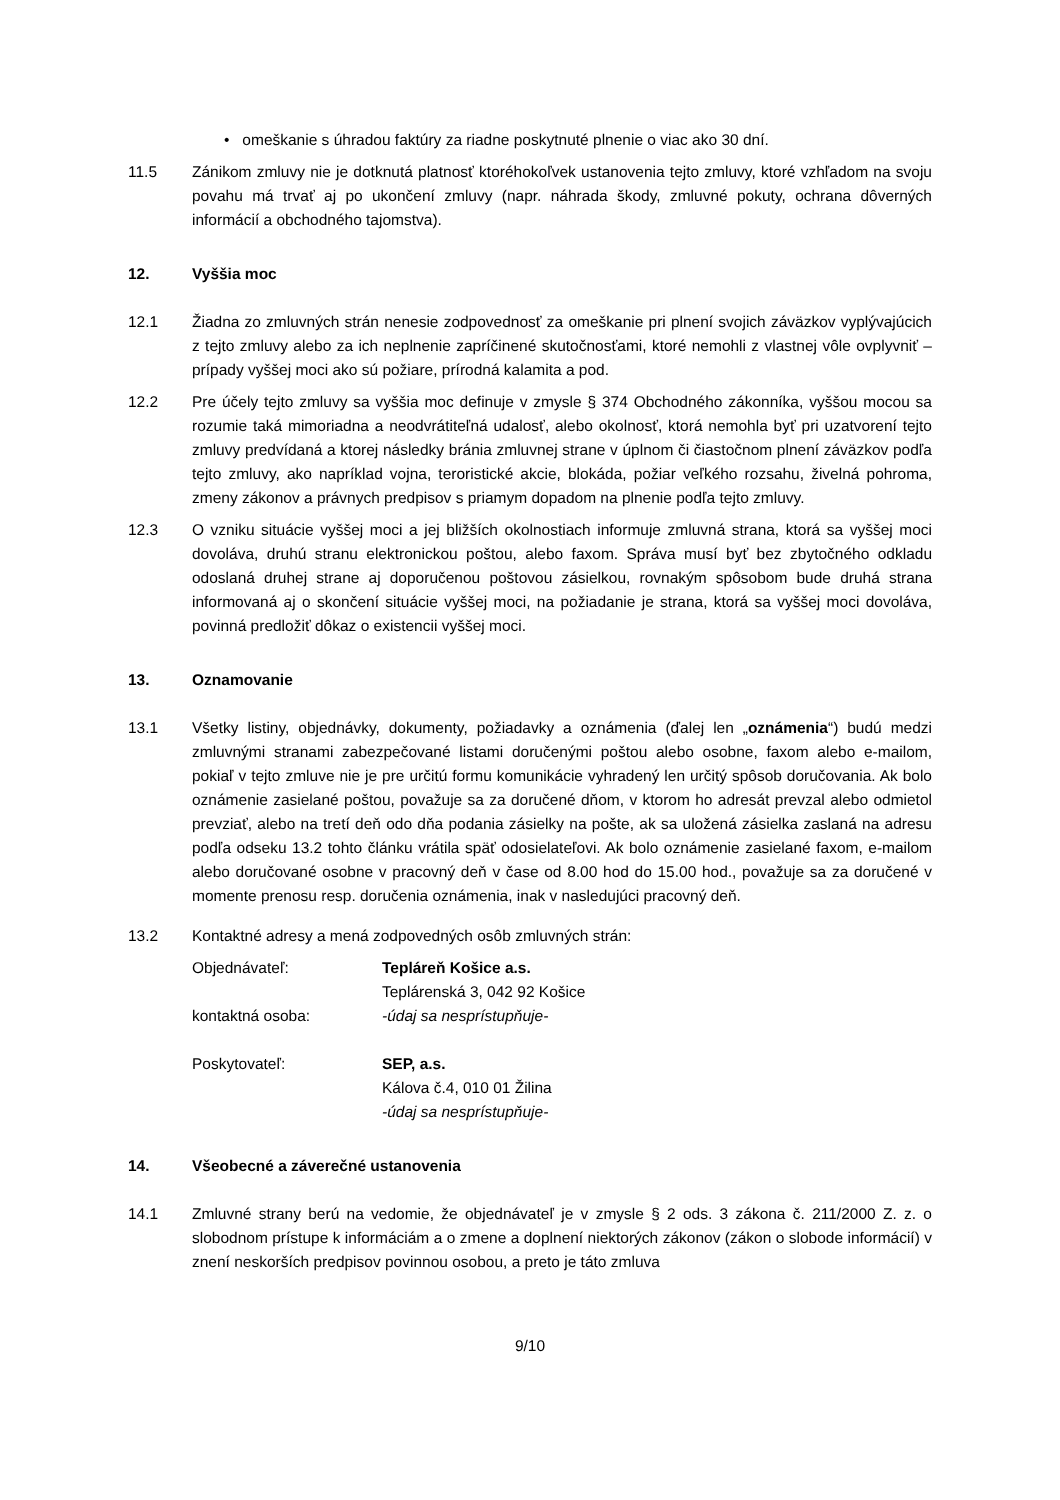• omeškanie s úhradou faktúry za riadne poskytnuté plnenie o viac ako 30 dní.
11.5 Zánikom zmluvy nie je dotknutá platnosť ktoréhokoľvek ustanovenia tejto zmluvy, ktoré vzhľadom na svoju povahu má trvať aj po ukončení zmluvy (napr. náhrada škody, zmluvné pokuty, ochrana dôverných informácií a obchodného tajomstva).
12. Vyššia moc
12.1 Žiadna zo zmluvných strán nenesie zodpovednosť za omeškanie pri plnení svojich záväzkov vyplývajúcich z tejto zmluvy alebo za ich neplnenie zapríčinené skutočnosťami, ktoré nemohli z vlastnej vôle ovplyvniť – prípady vyššej moci ako sú požiare, prírodná kalamita a pod.
12.2 Pre účely tejto zmluvy sa vyššia moc definuje v zmysle § 374 Obchodného zákonníka, vyššou mocou sa rozumie taká mimoriadna a neodvrátiteľná udalosť, alebo okolnosť, ktorá nemohla byť pri uzatvorení tejto zmluvy predvídaná a ktorej následky bránia zmluvnej strane v úplnom či čiastočnom plnení záväzkov podľa tejto zmluvy, ako napríklad vojna, teroristické akcie, blokáda, požiar veľkého rozsahu, živelná pohroma, zmeny zákonov a právnych predpisov s priamym dopadom na plnenie podľa tejto zmluvy.
12.3 O vzniku situácie vyššej moci a jej bližších okolnostiach informuje zmluvná strana, ktorá sa vyššej moci dovoláva, druhú stranu elektronickou poštou, alebo faxom. Správa musí byť bez zbytočného odkladu odoslaná druhej strane aj doporučenou poštovou zásielkou, rovnakým spôsobom bude druhá strana informovaná aj o skončení situácie vyššej moci, na požiadanie je strana, ktorá sa vyššej moci dovoláva, povinná predložiť dôkaz o existencii vyššej moci.
13. Oznamovanie
13.1 Všetky listiny, objednávky, dokumenty, požiadavky a oznámenia (ďalej len „oznámenia“) budú medzi zmluvnými stranami zabezpečované listami doručenými poštou alebo osobne, faxom alebo e-mailom, pokiaľ v tejto zmluve nie je pre určitú formu komunikácie vyhradený len určitý spôsob doručovania. Ak bolo oznámenie zasielané poštou, považuje sa za doručené dňom, v ktorom ho adresát prevzal alebo odmietol prevziať, alebo na tretí deň odo dňa podania zásielky na pošte, ak sa uložená zásielka zaslaná na adresu podľa odseku 13.2 tohto článku vrátila späť odosielateľovi. Ak bolo oznámenie zasielané faxom, e-mailom alebo doručované osobne v pracovný deň v čase od 8.00 hod do 15.00 hod., považuje sa za doručené v momente prenosu resp. doručenia oznámenia, inak v nasledujúci pracovný deň.
13.2 Kontaktné adresy a mená zodpovedných osôb zmluvných strán:
| Objednávateľ: | Tepláreň Košice a.s. |
| | Teplárenská 3, 042 92 Košice |
| kontaktná osoba: | -údaj sa nesprístupňuje- |
| Poskytovateľ: | SEP, a.s. |
| | Kálova č.4, 010 01 Žilina |
| | -údaj sa nesprístupňuje- |
14. Všeobecné a záverečné ustanovenia
14.1 Zmluvné strany berú na vedomie, že objednávateľ je v zmysle § 2 ods. 3 zákona č. 211/2000 Z. z. o slobodnom prístupe k informáciám a o zmene a doplnení niektorých zákonov (zákon o slobode informácií) v znení neskorších predpisov povinnou osobou, a preto je táto zmluva
9/10